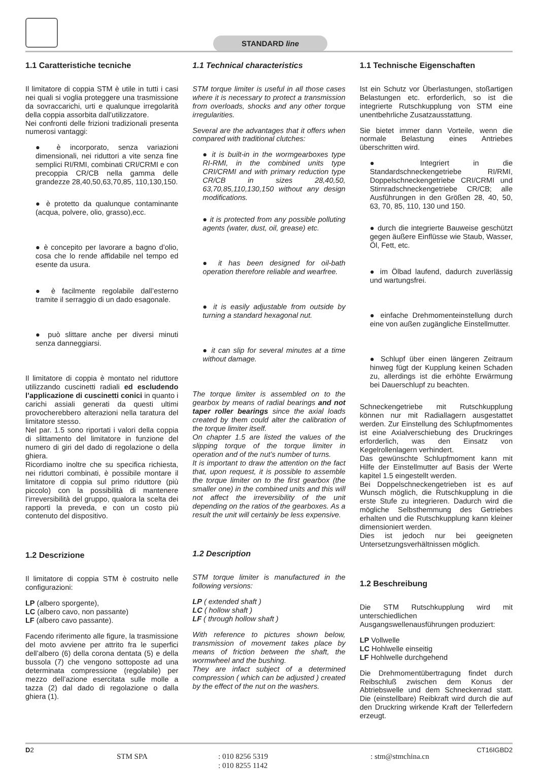STANDARD line
1.1 Caratteristiche tecniche
Il limitatore di coppia STM è utile in tutti i casi nei quali si voglia proteggere una trasmissione da sovraccarichi, urti e qualunque irregolarità della coppia assorbita dall’utilizzatore.
Nei confronti delle frizioni tradizionali presenta numerosi vantaggi:
● è incorporato, senza variazioni dimensionali, nei riduttori a vite senza fine semplici RI/RMI, combinati CRI/CRMI e con precoppia CR/CB nella gamma delle grandezze 28,40,50,63,70,85, 110,130,150.
● è protetto da qualunque contaminante (acqua, polvere, olio, grasso),ecc.
● è concepito per lavorare a bagno d’olio, cosa che lo rende affidabile nel tempo ed esente da usura.
● è facilmente regolabile dall’esterno tramite il serraggio di un dado esagonale.
● può slittare anche per diversi minuti senza danneggiarsi.
Il limitatore di coppia è montato nel riduttore utilizzando cuscinetti radiali ed escludendo l’applicazione di cuscinetti conici in quanto i carichi assiali generati da questi ultimi provocherebbero alterazioni nella taratura del limitatore stesso.
Nel par. 1.5 sono riportati i valori della coppia di slittamento del limitatore in funzione del numero di giri del dado di regolazione o della ghiera.
Ricordiamo inoltre che su specifica richiesta, nei riduttori combinati, è possibile montare il limitatore di coppia sul primo riduttore (più piccolo) con la possibilità di mantenere l’irreversibilità del gruppo, qualora la scelta dei rapporti la preveda, e con un costo più contenuto del dispositivo.
1.2 Descrizione
Il limitatore di coppia STM è costruito nelle configurazioni:
LP (albero sporgente),
LC (albero cavo, non passante)
LF (albero cavo passante).
Facendo riferimento alle figure, la trasmissione del moto avviene per attrito fra le superfici dell’albero (6) della corona dentata (5) e della bussola (7) che vengono sottoposte ad una determinata compressione (regolabile) per mezzo dell’azione esercitata sulle molle a tazza (2) dal dado di regolazione o dalla ghiera (1).
1.1 Technical characteristics
STM torque limiter is useful in all those cases where it is necessary to protect a transmission from overloads, shocks and any other torque irregularities.
Several are the advantages that it offers when compared with traditional clutches:
● it is built-in in the wormgearboxes type RI-RMI, in the combined units type CRI/CRMI and with primary reduction type CR/CB in sizes 28,40,50, 63,70,85,110,130,150 without any design modifications.
● it is protected from any possible polluting agents (water, dust, oil, grease) etc.
● it has been designed for oil-bath operation therefore reliable and wearfree.
● it is easily adjustable from outside by turning a standard hexagonal nut.
● it can slip for several minutes at a time without damage.
The torque limiter is assembled on to the gearbox by means of radial bearings and not taper roller bearings since the axial loads created by them could alter the calibration of the torque limiter itself.
On chapter 1.5 are listed the values of the slipping torque of the torque limiter in operation and of the nut’s number of turns.
It is important to draw the attention on the fact that, upon request, it is possible to assemble the torque limiter on to the first gearbox (the smaller one) in the combined units and this will not affect the irreversibility of the unit depending on the ratios of the gearboxes. As a result the unit will certainly be less expensive.
1.2 Description
STM torque limiter is manufactured in the following versions:
LP ( extended shaft )
LC ( hollow shaft )
LF ( through hollow shaft )
With reference to pictures shown below, transmission of movement takes place by means of friction between the shaft, the wormwheel and the bushing.
They are infact subject of a determined compression ( which can be adjusted ) created by the effect of the nut on the washers.
1.1 Technische Eigenschaften
Ist ein Schutz vor Überlastungen, stoßartigen Belastungen etc. erforderlich, so ist die integrierte Rutschkupplung von STM eine unentbehrliche Zusatzausstattung.
Sie bietet immer dann Vorteile, wenn die normale Belastung eines Antriebes überschritten wird.
● Integriert in die Standardschneckengetriebe RI/RMI, Doppelschneckengetriebe CRI/CRMI und Stirnradschneckengetriebe CR/CB; alle Ausführungen in den Größen 28, 40, 50, 63, 70, 85, 110, 130 und 150.
● durch die integrierte Bauweise geschützt gegen äußere Einflüsse wie Staub, Wasser, Öl, Fett, etc.
● im Ölbad laufend, dadurch zuverlässig und wartungsfrei.
● einfache Drehmomenteinstellung durch eine von außen zugängliche Einstellmutter.
● Schlupf über einen längeren Zeitraum hinweg fügt der Kupplung keinen Schaden zu, allerdings ist die erhöhte Erwärmung bei Dauerschlupf zu beachten.
Schneckengetriebe mit Rutschkupplung können nur mit Radiallagern ausgestattet werden. Zur Einstellung des Schlupfmomentes ist eine Axialverschiebung des Druckringes erforderlich, was den Einsatz von Kegelrollenlagern verhindert.
Das gewünschte Schlupfmoment kann mit Hilfe der Einstellmutter auf Basis der Werte kapitel 1.5 eingestellt werden.
Bei Doppelschneckengetrieben ist es auf Wunsch möglich, die Rutschkupplung in die erste Stufe zu integrieren. Dadurch wird die mögliche Selbsthemmung des Getriebes erhalten und die Rutschkupplung kann kleiner dimensioniert werden.
Dies ist jedoch nur bei geeigneten Untersetzungsverhältnissen möglich.
1.2 Beschreibung
Die STM Rutschkupplung wird mit unterschiedlichen Ausgangswellenausführungen produziert:
LP Vollwelle
LC Hohlwelle einseitig
LF Hohlwelle durchgehend
Die Drehmomentübertragung findet durch Reibschluß zwischen dem Konus der Abtriebswelle und dem Schneckenrad statt. Die (einstellbare) Reibkraft wird durch die auf den Druckring wirkende Kraft der Tellerfedern erzeugt.
D2
STM SPA : 010 8256 5319
: 010 8255 1142
: stm@stmchina.cn
CT16IGBD2